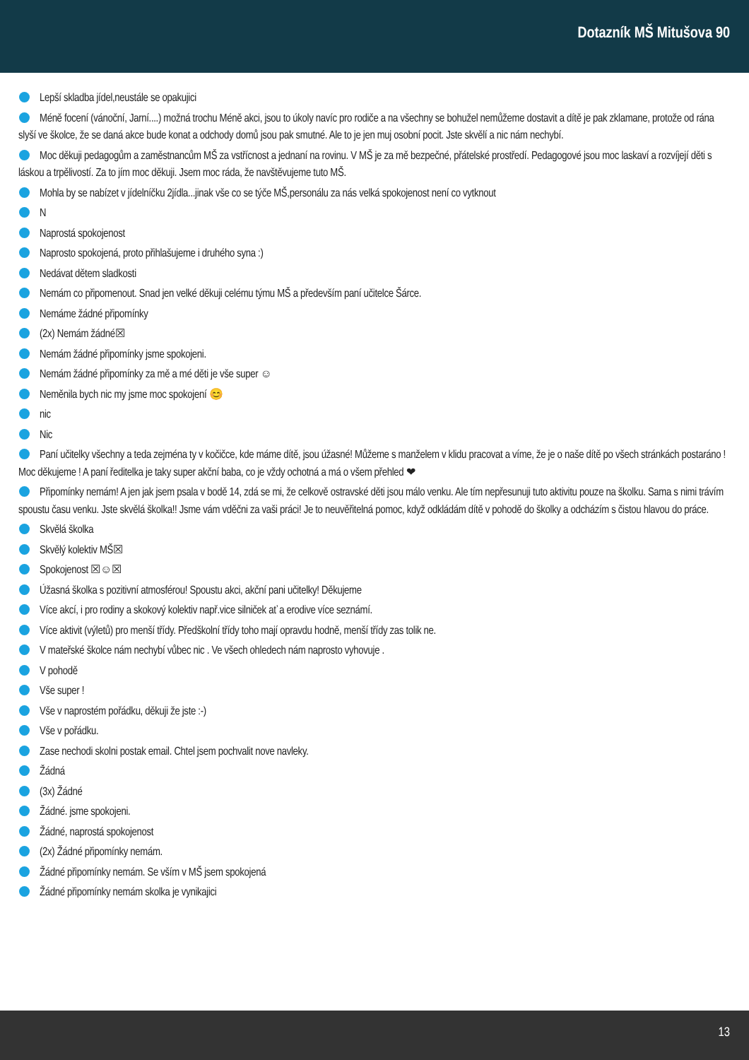Dotazník MŠ Mitušova 90
Lepší skladba jídel,neustále se opakujici
Méně focení (vánoční, Jarní....) možná trochu Méně akci, jsou to úkoly navíc pro rodiče a na všechny se bohužel nemůžeme dostavit a dítě je pak zklamane, protože od rána slyší ve školce, že se daná akce bude konat a odchody domů jsou pak smutné. Ale to je jen muj osobní pocit. Jste skvělí a nic nám nechybí.
Moc děkuji pedagogům a zaměstnancům MŠ za vstřícnost a jednaní na rovinu. V MŠ je za mě bezpečné, přátelské prostředí. Pedagogové jsou moc laskaví a rozvíjejí děti s láskou a trpělivostí. Za to jím moc děkuji. Jsem moc ráda, že navštěvujeme tuto MŠ.
Mohla by se nabízet v jídelníčku 2jídla...jinak vše co se týče MŠ,personálu za nás velká spokojenost není co vytknout
N
Naprostá spokojenost
Naprosto spokojená, proto přihlašujeme i druhého syna :)
Nedávat dětem sladkosti
Nemám co připomenout. Snad jen velké děkuji celému týmu MŠ a především paní učitelce Šárce.
Nemáme žádné připomínky
(2x) Nemám žádné☒
Nemám žádné připomínky jsme spokojeni.
Nemám žádné připomínky za mě a mé děti je vše super ☺
Neměnila bych nic my jsme moc spokojení 😊
nic
Nic
Paní učitelky všechny a teda zejména ty v kočičce, kde máme dítě, jsou úžasné! Můžeme s manželem v klidu pracovat a víme, že je o naše dítě po všech stránkách postaráno ! Moc děkujeme ! A paní ředitelka je taky super akční baba, co je vždy ochotná a má o všem přehled ❤
Připomínky nemám! A jen jak jsem psala v bodě 14, zdá se mi, že celkově ostravské děti jsou málo venku. Ale tím nepřesunuji tuto aktivitu pouze na školku. Sama s nimi trávím spoustu času venku. Jste skvělá školka!! Jsme vám vděčni za vaši práci! Je to neuvěřitelná pomoc, když odkládám dítě v pohodě do školky a odcházím s čistou hlavou do práce.
Skvělá školka
Skvělý kolektiv MŠ☒
Spokojenost ☒☺☒
Úžasná školka s pozitivní atmosférou! Spoustu akci, akční pani učitelky! Děkujeme
Více akcí, i pro rodiny a skokový kolektiv např.vice silniček ať a erodive více seznámí.
Více aktivit (výletů) pro menší třídy. Předškolní třídy toho mají opravdu hodně, menší třídy zas tolik ne.
V mateřské školce nám nechybí vůbec nic . Ve všech ohledech nám naprosto vyhovuje .
V pohodě
Vše super !
Vše v naprostém pořádku, děkuji že jste :-)
Vše v pořádku.
Zase nechodi skolni postak email. Chtel jsem pochvalit nove navleky.
Žádná
(3x) Žádné
Žádné. jsme spokojeni.
Žádné, naprostá spokojenost
(2x) Žádné připomínky nemám.
Žádné připomínky nemám. Se vším v MŠ jsem spokojená
Žádné připomínky nemám skolka je vynikajici
13